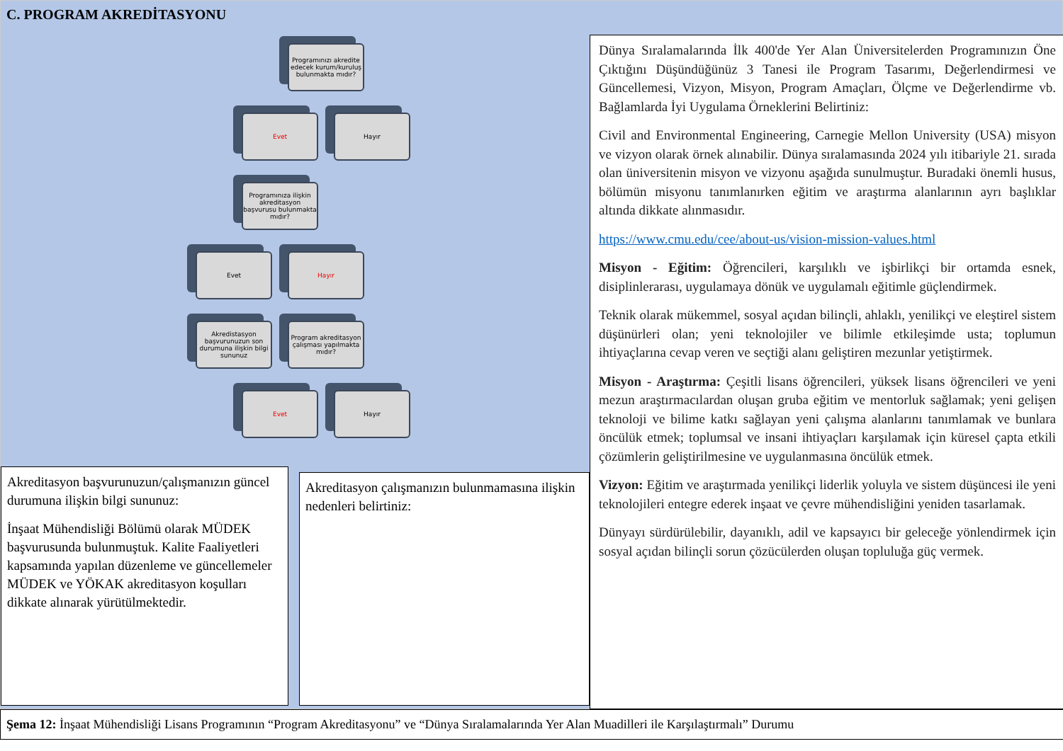C. PROGRAM AKREDİTASYONU
Programınızı akredite edecek kurum/kuruluş bulunmakta mıdır?
Evet Hayır
Programınıza ilişkin akreditasyon başvurusu bulunmakta mıdır?
Evet Hayır
Akredistasyon başvurunuzun son durumuna ilişkin bilgi sununuz
Program akreditasyon çalışması yapılmakta mıdır?
Evet Hayır
Akreditasyon başvurunuzun/çalışmanızın güncel durumuna ilişkin bilgi sununuz:
İnşaat Mühendisliği Bölümü olarak MÜDEK başvurusunda bulunmuştuk. Kalite Faaliyetleri kapsamında yapılan düzenleme ve güncellemeler MÜDEK ve YÖKAK akreditasyon koşulları dikkate alınarak yürütülmektedir.
Akreditasyon çalışmanızın bulunmamasına ilişkin nedenleri belirtiniz:
Dünya Sıralamalarında İlk 400'de Yer Alan Üniversitelerden Programınızın Öne Çıktığını Düşündüğünüz 3 Tanesi ile Program Tasarımı, Değerlendirmesi ve Güncellemesi, Vizyon, Misyon, Program Amaçları, Ölçme ve Değerlendirme vb. Bağlamlarda İyi Uygulama Örneklerini Belirtiniz:
Civil and Environmental Engineering, Carnegie Mellon University (USA) misyon ve vizyon olarak örnek alınabilir. Dünya sıralamasında 2024 yılı itibariyle 21. sırada olan üniversitenin misyon ve vizyonu aşağıda sunulmuştur. Buradaki önemli husus, bölümün misyonu tanımlanırken eğitim ve araştırma alanlarının ayrı başlıklar altında dikkate alınmasıdır.
https://www.cmu.edu/cee/about-us/vision-mission-values.html
Misyon - Eğitim: Öğrencileri, karşılıklı ve işbirlikçi bir ortamda esnek, disiplinlerarası, uygulamaya dönük ve uygulamalı eğitimle güçlendirmek.
Teknik olarak mükemmel, sosyal açıdan bilinçli, ahlaklı, yenilikçi ve eleştirel sistem düşünürleri olan; yeni teknolojiler ve bilimle etkileşimde usta; toplumun ihtiyaçlarına cevap veren ve seçtiği alanı geliştiren mezunlar yetiştirmek.
Misyon - Araştırma: Çeşitli lisans öğrencileri, yüksek lisans öğrencileri ve yeni mezun araştırmacılardan oluşan gruba eğitim ve mentorluk sağlamak; yeni gelişen teknoloji ve bilime katkı sağlayan yeni çalışma alanlarını tanımlamak ve bunlara öncülük etmek; toplumsal ve insani ihtiyaçları karşılamak için küresel çapta etkili çözümlerin geliştirilmesine ve uygulanmasına öncülük etmek.
Vizyon: Eğitim ve araştırmada yenilikçi liderlik yoluyla ve sistem düşüncesi ile yeni teknolojileri entegre ederek inşaat ve çevre mühendisliğini yeniden tasarlamak.
Dünyayı sürdürülebilir, dayanıklı, adil ve kapsayıcı bir geleceğe yönlendirmek için sosyal açıdan bilinçli sorun çözücülerden oluşan topluluğa güç vermek.
Şema 12: İnşaat Mühendisliği Lisans Programının “Program Akreditasyonu” ve “Dünya Sıralamalarında Yer Alan Muadilleri ile Karşılaştırmalı” Durumu